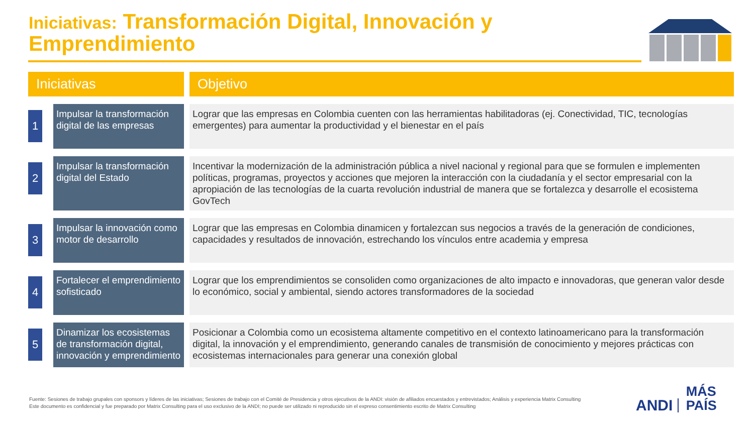Iniciativas: Transformación Digital, Innovación y Emprendimiento
| Iniciativas | | | Objetivo |
| --- | --- | --- | --- |
| 1 | | Impulsar la transformación digital de las empresas | Lograr que las empresas en Colombia cuenten con las herramientas habilitadoras (ej. Conectividad, TIC, tecnologías emergentes) para aumentar la productividad y el bienestar en el país |
| 2 | | Impulsar la transformación digital del Estado | Incentivar la modernización de la administración pública a nivel nacional y regional para que se formulen e implementen políticas, programas, proyectos y acciones que mejoren la interacción con la ciudadanía y el sector empresarial con la apropiación de las tecnologías de la cuarta revolución industrial de manera que se fortalezca y desarrolle el ecosistema GovTech |
| 3 | | Impulsar la innovación como motor de desarrollo | Lograr que las empresas en Colombia dinamicen y fortalezcan sus negocios a través de la generación de condiciones, capacidades y resultados de innovación, estrechando los vínculos entre academia y empresa |
| 4 | | Fortalecer el emprendimiento sofisticado | Lograr que los emprendimientos se consoliden como organizaciones de alto impacto e innovadoras, que generan valor desde lo económico, social y ambiental, siendo actores transformadores de la sociedad |
| 5 | | Dinamizar los ecosistemas de transformación digital, innovación y emprendimiento | Posicionar a Colombia como un ecosistema altamente competitivo en el contexto latinoamericano para la transformación digital, la innovación y el emprendimiento, generando canales de transmisión de conocimiento y mejores prácticas con ecosistemas internacionales para generar una conexión global |
Fuente: Sesiones de trabajo grupales con sponsors y líderes de las iniciativas; Sesiones de trabajo con el Comité de Presidencia y otros ejecutivos de la ANDI: visión de afiliados encuestados y entrevistados; Análisis y experiencia Matrix Consulting
Este documento es confidencial y fue preparado por Matrix Consulting para el uso exclusivo de la ANDI; no puede ser utilizado ni reproducido sin el expreso consentimiento escrito de Matrix Consulting
ANDI MÁS
PAÍS